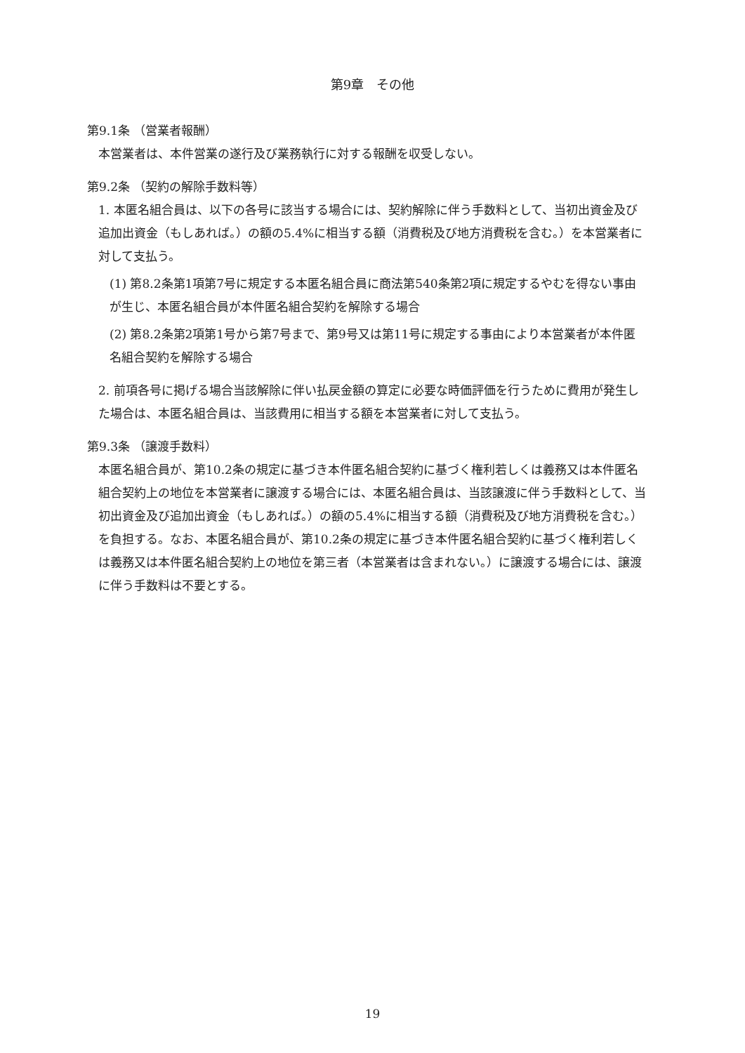第9章　その他
第9.1条 （営業者報酬）
本営業者は、本件営業の遂行及び業務執行に対する報酬を収受しない。
第9.2条 （契約の解除手数料等）
1. 本匿名組合員は、以下の各号に該当する場合には、契約解除に伴う手数料として、当初出資金及び追加出資金（もしあれば。）の額の5.4%に相当する額（消費税及び地方消費税を含む。）を本営業者に対して支払う。
(1) 第8.2条第1項第7号に規定する本匿名組合員に商法第540条第2項に規定するやむを得ない事由が生じ、本匿名組合員が本件匿名組合契約を解除する場合
(2) 第8.2条第2項第1号から第7号まで、第9号又は第11号に規定する事由により本営業者が本件匿名組合契約を解除する場合
2. 前項各号に掲げる場合当該解除に伴い払戻金額の算定に必要な時価評価を行うために費用が発生した場合は、本匿名組合員は、当該費用に相当する額を本営業者に対して支払う。
第9.3条 （譲渡手数料）
本匿名組合員が、第10.2条の規定に基づき本件匿名組合契約に基づく権利若しくは義務又は本件匿名組合契約上の地位を本営業者に譲渡する場合には、本匿名組合員は、当該譲渡に伴う手数料として、当初出資金及び追加出資金（もしあれば。）の額の5.4%に相当する額（消費税及び地方消費税を含む。）を負担する。なお、本匿名組合員が、第10.2条の規定に基づき本件匿名組合契約に基づく権利若しくは義務又は本件匿名組合契約上の地位を第三者（本営業者は含まれない。）に譲渡する場合には、譲渡に伴う手数料は不要とする。
19